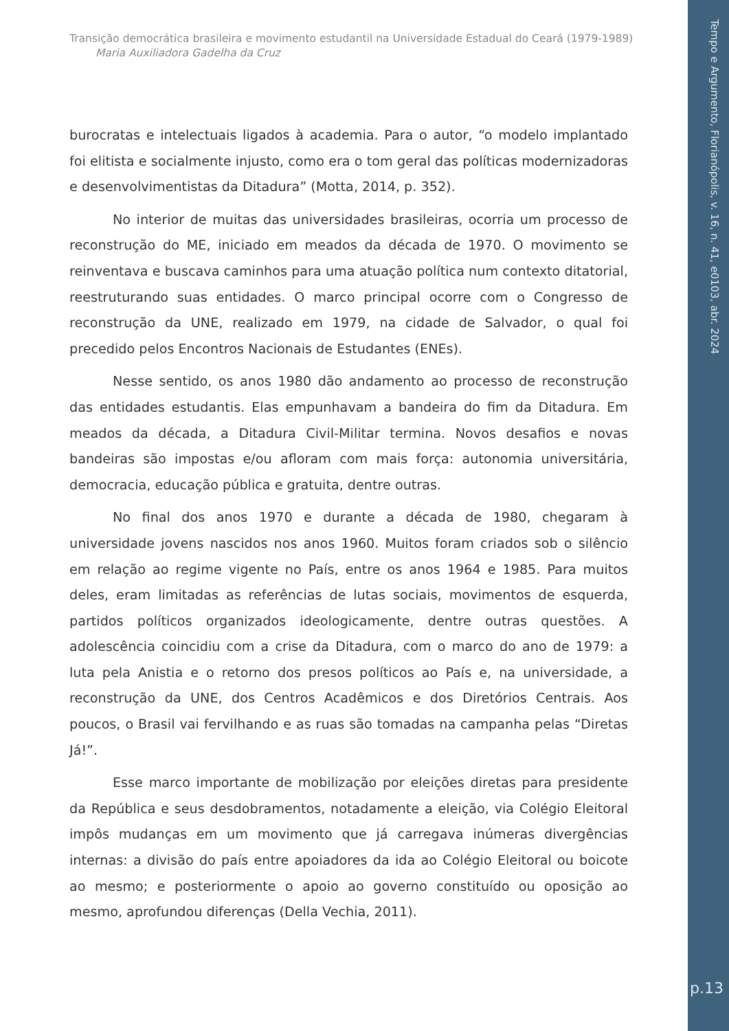Tempo e Argumento, Florianópolis, v. 16, n. 41, e0103, abr. 2024
p.13
Transição democrática brasileira e movimento estudantil na Universidade Estadual do Ceará (1979-1989)
Maria Auxiliadora Gadelha da Cruz
burocratas e intelectuais ligados à academia. Para o autor, “o modelo implantado foi elitista e socialmente injusto, como era o tom geral das políticas modernizadoras e desenvolvimentistas da Ditadura” (Motta, 2014, p. 352).
No interior de muitas das universidades brasileiras, ocorria um processo de reconstrução do ME, iniciado em meados da década de 1970. O movimento se reinventava e buscava caminhos para uma atuação política num contexto ditatorial, reestruturando suas entidades. O marco principal ocorre com o Congresso de reconstrução da UNE, realizado em 1979, na cidade de Salvador, o qual foi precedido pelos Encontros Nacionais de Estudantes (ENEs).
Nesse sentido, os anos 1980 dão andamento ao processo de reconstrução das entidades estudantis. Elas empunhavam a bandeira do fim da Ditadura. Em meados da década, a Ditadura Civil-Militar termina. Novos desafios e novas bandeiras são impostas e/ou afloram com mais força: autonomia universitária, democracia, educação pública e gratuita, dentre outras.
No final dos anos 1970 e durante a década de 1980, chegaram à universidade jovens nascidos nos anos 1960. Muitos foram criados sob o silêncio em relação ao regime vigente no País, entre os anos 1964 e 1985. Para muitos deles, eram limitadas as referências de lutas sociais, movimentos de esquerda, partidos políticos organizados ideologicamente, dentre outras questões. A adolescência coincidiu com a crise da Ditadura, com o marco do ano de 1979: a luta pela Anistia e o retorno dos presos políticos ao País e, na universidade, a reconstrução da UNE, dos Centros Acadêmicos e dos Diretórios Centrais. Aos poucos, o Brasil vai fervilhando e as ruas são tomadas na campanha pelas “Diretas Já!”.
Esse marco importante de mobilização por eleições diretas para presidente da República e seus desdobramentos, notadamente a eleição, via Colégio Eleitoral impôs mudanças em um movimento que já carregava inúmeras divergências internas: a divisão do país entre apoiadores da ida ao Colégio Eleitoral ou boicote ao mesmo; e posteriormente o apoio ao governo constituído ou oposição ao mesmo, aprofundou diferenças (Della Vechia, 2011).